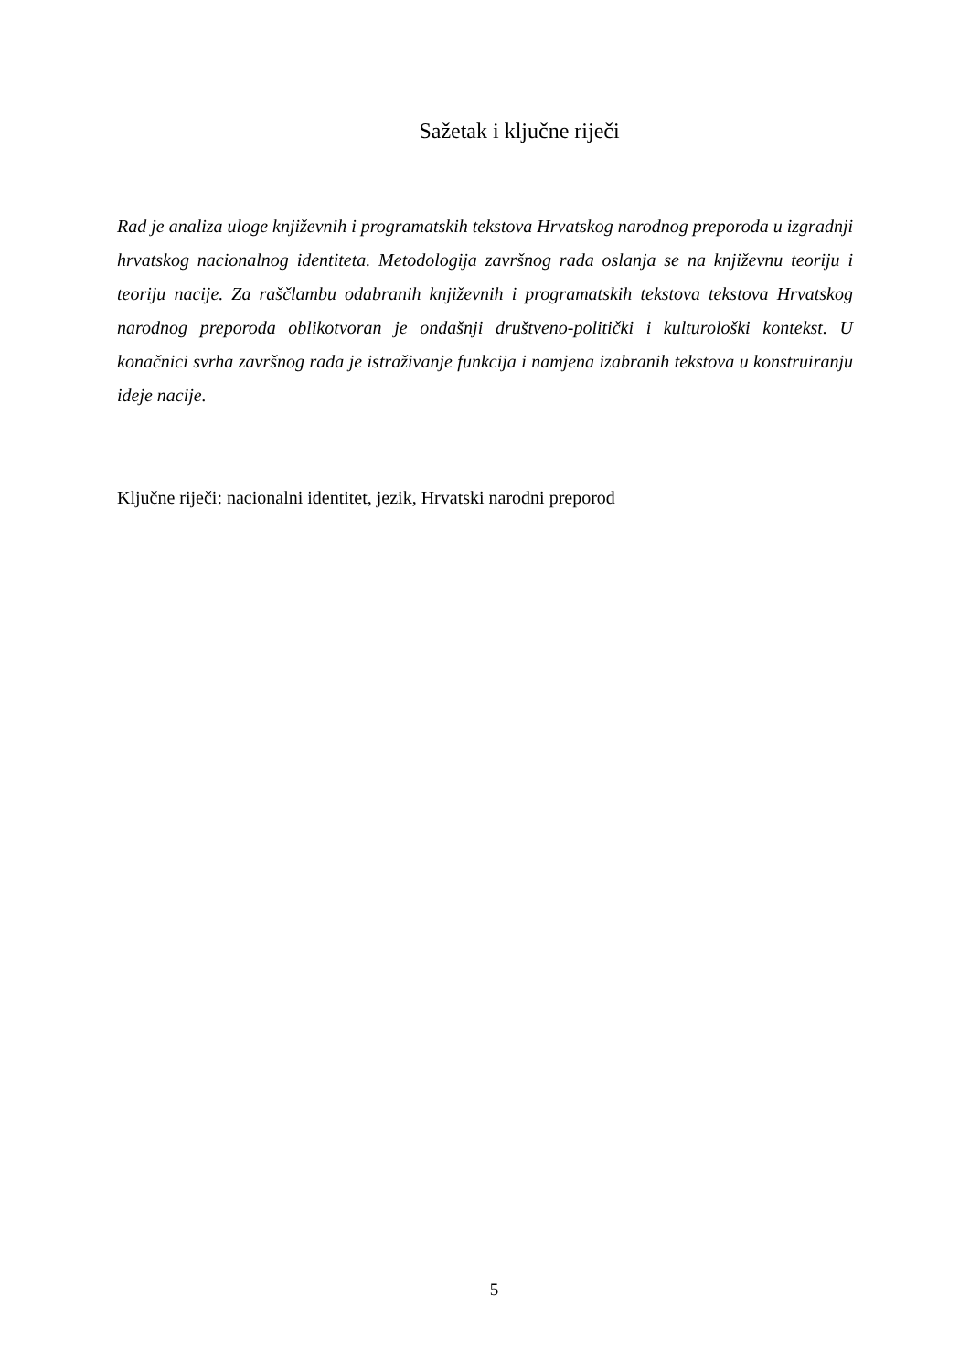Sažetak i ključne riječi
Rad je analiza uloge književnih i programatskih tekstova Hrvatskog narodnog preporoda u izgradnji hrvatskog nacionalnog identiteta. Metodologija završnog rada oslanja se na književnu teoriju i teoriju nacije. Za raščlambu odabranih književnih i programatskih tekstova tekstova Hrvatskog narodnog preporoda oblikotvoran je ondašnji društveno-politički i kulturološki kontekst. U konačnici svrha završnog rada je istraživanje funkcija i namjena izabranih tekstova u konstruiranju ideje nacije.
Ključne riječi: nacionalni identitet, jezik, Hrvatski narodni preporod
5